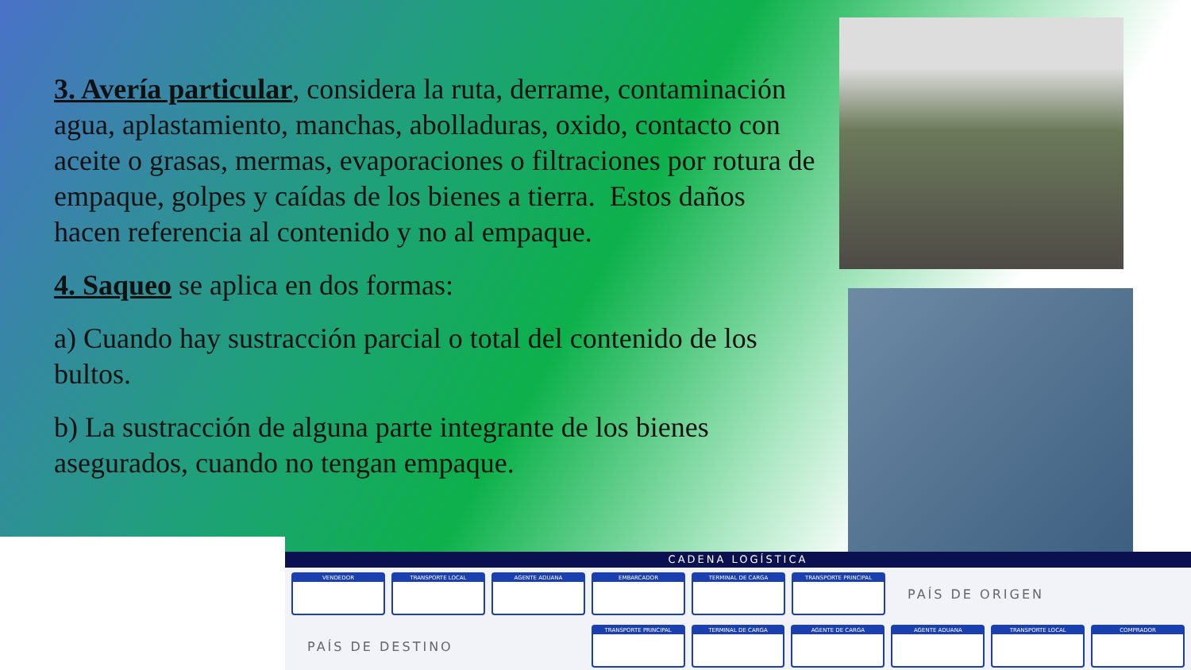3. Avería particular, considera la ruta, derrame, contaminación agua, aplastamiento, manchas, abolladuras, oxido, contacto con aceite o grasas, mermas, evaporaciones o filtraciones por rotura de empaque, golpes y caídas de los bienes a tierra. Estos daños hacen referencia al contenido y no al empaque.
4. Saqueo se aplica en dos formas:
a) Cuando hay sustracción parcial o total del contenido de los bultos.
b) La sustracción de alguna parte integrante de los bienes asegurados, cuando no tengan empaque.
CADENA LOGÍSTICA
VENDEDOR TRANSPORTE LOCAL AGENTE ADUANA EMBARCADOR TERMINAL DE CARGA TRANSPORTE PRINCIPAL
PAÍS DE ORIGEN
PAÍS DE DESTINO
TRANSPORTE PRINCIPAL TERMINAL DE CARGA AGENTE DE CARGA AGENTE ADUANA TRANSPORTE LOCAL COMPRADOR